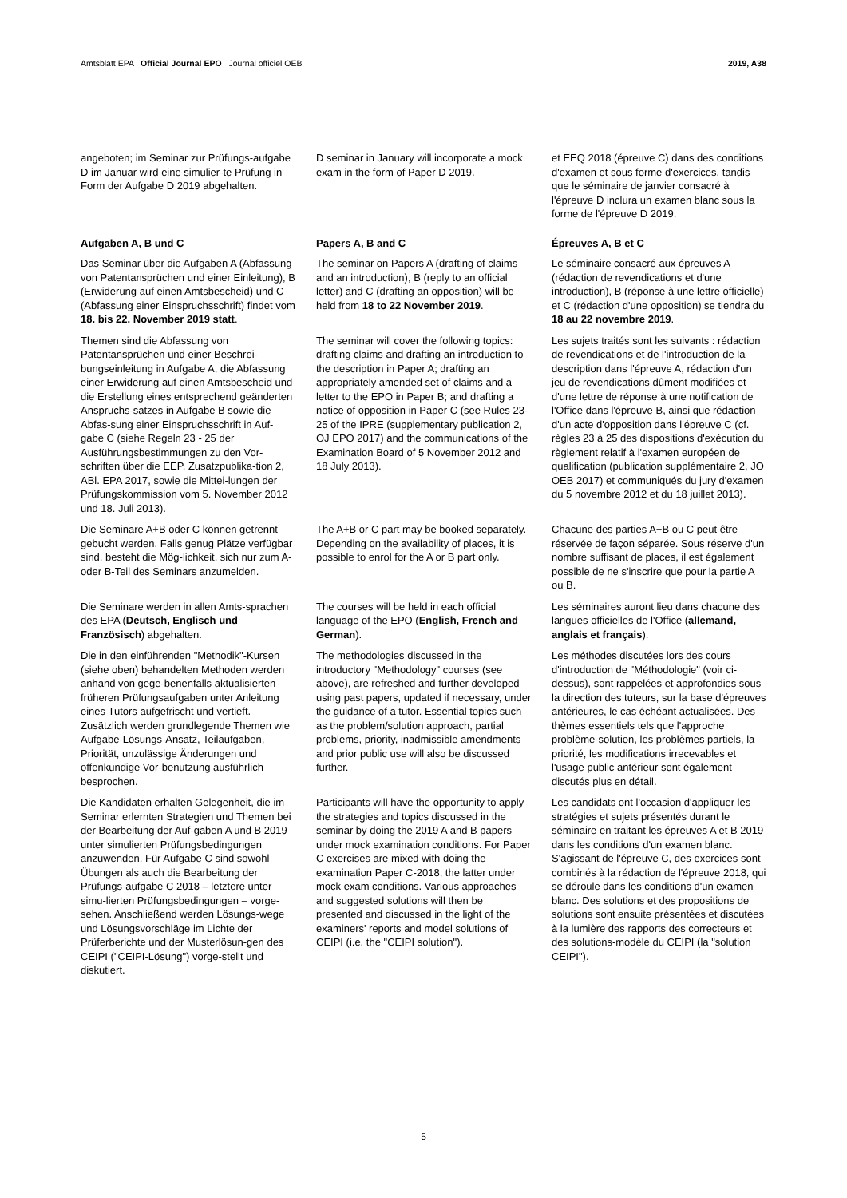Amtsblatt EPA Official Journal EPO Journal officiel OEB 2019, A38
angeboten; im Seminar zur Prüfungs-aufgabe D im Januar wird eine simulier-te Prüfung in Form der Aufgabe D 2019 abgehalten.
D seminar in January will incorporate a mock exam in the form of Paper D 2019.
et EEQ 2018 (épreuve C) dans des conditions d'examen et sous forme d'exercices, tandis que le séminaire de janvier consacré à l'épreuve D inclura un examen blanc sous la forme de l'épreuve D 2019.
Aufgaben A, B und C
Das Seminar über die Aufgaben A (Abfassung von Patentansprüchen und einer Einleitung), B (Erwiderung auf einen Amtsbescheid) und C (Abfassung einer Einspruchsschrift) findet vom 18. bis 22. November 2019 statt.
Papers A, B and C
The seminar on Papers A (drafting of claims and an introduction), B (reply to an official letter) and C (drafting an opposition) will be held from 18 to 22 November 2019.
Épreuves A, B et C
Le séminaire consacré aux épreuves A (rédaction de revendications et d'une introduction), B (réponse à une lettre officielle) et C (rédaction d'une opposition) se tiendra du 18 au 22 novembre 2019.
Themen sind die Abfassung von Patentansprüchen und einer Beschrei-bungseinleitung in Aufgabe A, die Abfassung einer Erwiderung auf einen Amtsbescheid und die Erstellung eines entsprechend geänderten Anspruchs-satzes in Aufgabe B sowie die Abfas-sung einer Einspruchsschrift in Auf-gabe C (siehe Regeln 23 - 25 der Ausführungsbestimmungen zu den Vor-schriften über die EEP, Zusatzpublika-tion 2, ABl. EPA 2017, sowie die Mittei-lungen der Prüfungskommission vom 5. November 2012 und 18. Juli 2013).
The seminar will cover the following topics: drafting claims and drafting an introduction to the description in Paper A; drafting an appropriately amended set of claims and a letter to the EPO in Paper B; and drafting a notice of opposition in Paper C (see Rules 23-25 of the IPRE (supplementary publication 2, OJ EPO 2017) and the communications of the Examination Board of 5 November 2012 and 18 July 2013).
Les sujets traités sont les suivants : rédaction de revendications et de l'introduction de la description dans l'épreuve A, rédaction d'un jeu de revendications dûment modifiées et d'une lettre de réponse à une notification de l'Office dans l'épreuve B, ainsi que rédaction d'un acte d'opposition dans l'épreuve C (cf. règles 23 à 25 des dispositions d'exécution du règlement relatif à l'examen européen de qualification (publication supplémentaire 2, JO OEB 2017) et communiqués du jury d'examen du 5 novembre 2012 et du 18 juillet 2013).
Die Seminare A+B oder C können getrennt gebucht werden. Falls genug Plätze verfügbar sind, besteht die Mög-lichkeit, sich nur zum A- oder B-Teil des Seminars anzumelden.
The A+B or C part may be booked separately. Depending on the availability of places, it is possible to enrol for the A or B part only.
Chacune des parties A+B ou C peut être réservée de façon séparée. Sous réserve d'un nombre suffisant de places, il est également possible de ne s'inscrire que pour la partie A ou B.
Die Seminare werden in allen Amts-sprachen des EPA (Deutsch, Englisch und Französisch) abgehalten.
The courses will be held in each official language of the EPO (English, French and German).
Les séminaires auront lieu dans chacune des langues officielles de l'Office (allemand, anglais et français).
Die in den einführenden "Methodik"-Kursen (siehe oben) behandelten Methoden werden anhand von gege-benenfalls aktualisierten früheren Prüfungsaufgaben unter Anleitung eines Tutors aufgefrischt und vertieft. Zusätzlich werden grundlegende Themen wie Aufgabe-Lösungs-Ansatz, Teilaufgaben, Priorität, unzulässige Änderungen und offenkundige Vor-benutzung ausführlich besprochen.
The methodologies discussed in the introductory "Methodology" courses (see above), are refreshed and further developed using past papers, updated if necessary, under the guidance of a tutor. Essential topics such as the problem/solution approach, partial problems, priority, inadmissible amendments and prior public use will also be discussed further.
Les méthodes discutées lors des cours d'introduction de "Méthodologie" (voir ci-dessus), sont rappelées et approfondies sous la direction des tuteurs, sur la base d'épreuves antérieures, le cas échéant actualisées. Des thèmes essentiels tels que l'approche problème-solution, les problèmes partiels, la priorité, les modifications irrecevables et l'usage public antérieur sont également discutés plus en détail.
Die Kandidaten erhalten Gelegenheit, die im Seminar erlernten Strategien und Themen bei der Bearbeitung der Auf-gaben A und B 2019 unter simulierten Prüfungsbedingungen anzuwenden. Für Aufgabe C sind sowohl Übungen als auch die Bearbeitung der Prüfungs-aufgabe C 2018 – letztere unter simu-lierten Prüfungsbedingungen – vorge-sehen. Anschließend werden Lösungs-wege und Lösungsvorschläge im Lichte der Prüferberichte und der Musterlösun-gen des CEIPI ("CEIPI-Lösung") vorge-stellt und diskutiert.
Participants will have the opportunity to apply the strategies and topics discussed in the seminar by doing the 2019 A and B papers under mock examination conditions. For Paper C exercises are mixed with doing the examination Paper C-2018, the latter under mock exam conditions. Various approaches and suggested solutions will then be presented and discussed in the light of the examiners' reports and model solutions of CEIPI (i.e. the "CEIPI solution").
Les candidats ont l'occasion d'appliquer les stratégies et sujets présentés durant le séminaire en traitant les épreuves A et B 2019 dans les conditions d'un examen blanc. S'agissant de l'épreuve C, des exercices sont combinés à la rédaction de l'épreuve 2018, qui se déroule dans les conditions d'un examen blanc. Des solutions et des propositions de solutions sont ensuite présentées et discutées à la lumière des rapports des correcteurs et des solutions-modèle du CEIPI (la "solution CEIPI").
5